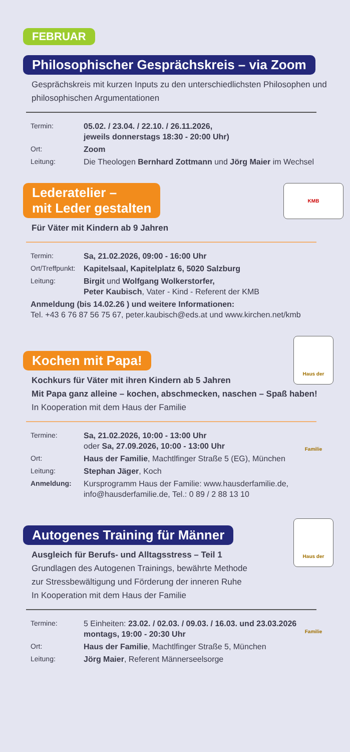FEBRUAR
Philosophischer Gesprächskreis – via Zoom
Gesprächskreis mit kurzen Inputs zu den unterschiedlichsten Philosophen und philosophischen Argumentationen
| Termin: | 05.02. / 23.04. / 22.10. / 26.11.2026, jeweils donnerstags 18:30 - 20:00 Uhr) |
| Ort: | Zoom |
| Leitung: | Die Theologen Bernhard Zottmann und Jörg Maier im Wechsel |
KMB
Lederatelier –
mit Leder gestalten
Für Väter mit Kindern ab 9 Jahren
| Termin: | Sa, 21.02.2026, 09:00 - 16:00 Uhr |
| Ort/Treffpunkt: | Kapitelsaal, Kapitelplatz 6, 5020 Salzburg |
| Leitung: | Birgit und Wolfgang Wolkerstorfer, Peter Kaubisch , Vater - Kind - Referent der KMB |
| Anmeldung (bis 14.02.26 ) und weitere Informationen: Tel. +43 6 76 87 56 75 67, peter.kaubisch@eds.at und www.kirchen.net/kmb | |
Haus der Familie
Kochen mit Papa!
Kochkurs für Väter mit ihren Kindern ab 5 Jahren
Mit Papa ganz alleine – kochen, abschmecken, naschen – Spaß haben!
In Kooperation mit dem Haus der Familie
| Termine: | Sa, 21.02.2026, 10:00 - 13:00 Uhr oder Sa, 27.09.2026, 10:00 - 13:00 Uhr |
| Ort: | Haus der Familie , Machtlfinger Straße 5 (EG), München |
| Leitung: | Stephan Jäger , Koch |
| Anmeldung: | Kursprogramm Haus der Familie: www.hausderfamilie.de, info@hausderfamilie.de, Tel.: 0 89 / 2 88 13 10 |
Autogenes Training für Männer
Haus der Familie
Ausgleich für Berufs- und Alltagsstress – Teil 1
Grundlagen des Autogenen Trainings, bewährte Methode
zur Stressbewältigung und Förderung der inneren Ruhe
In Kooperation mit dem Haus der Familie
| Termine: | 5 Einheiten: 23.02. / 02.03. / 09.03. / 16.03. und 23.03.2026 montags, 19:00 - 20:30 Uhr |
| Ort: | Haus der Familie , Machtlfinger Straße 5, München |
| Leitung: | Jörg Maier , Referent Männerseelsorge |